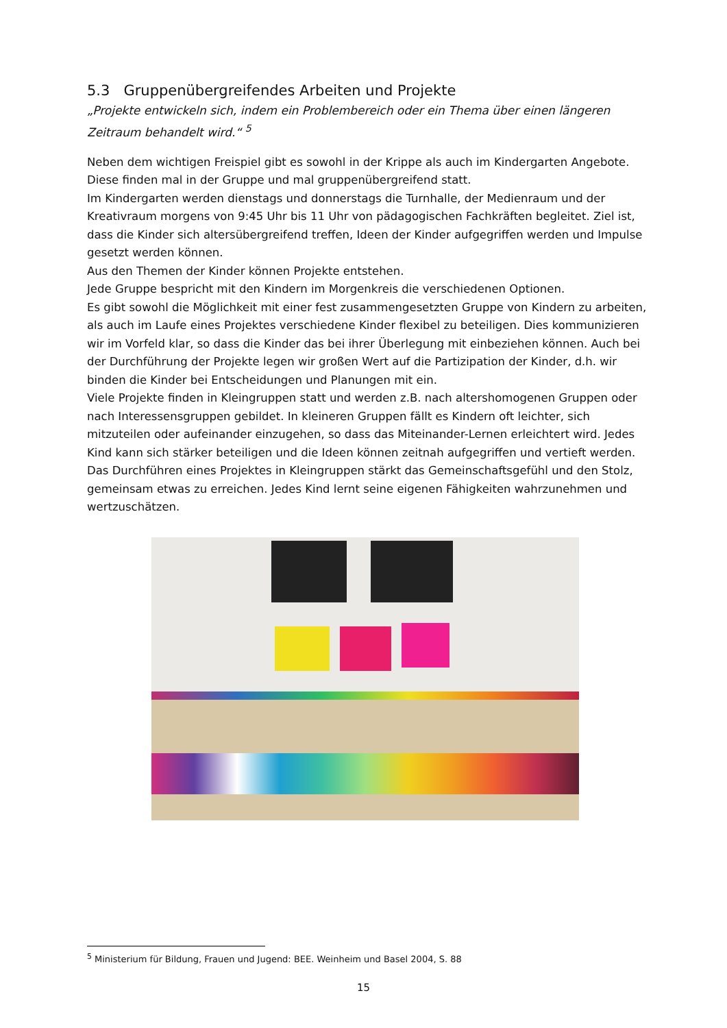5.3 Gruppenübergreifendes Arbeiten und Projekte
„Projekte entwickeln sich, indem ein Problembereich oder ein Thema über einen längeren Zeitraum behandelt wird.“ <sup>5</sup>
Neben dem wichtigen Freispiel gibt es sowohl in der Krippe als auch im Kindergarten Angebote. Diese finden mal in der Gruppe und mal gruppenübergreifend statt.
Im Kindergarten werden dienstags und donnerstags die Turnhalle, der Medienraum und der Kreativraum morgens von 9:45 Uhr bis 11 Uhr von pädagogischen Fachkräften begleitet. Ziel ist, dass die Kinder sich altersübergreifend treffen, Ideen der Kinder aufgegriffen werden und Impulse gesetzt werden können.
Aus den Themen der Kinder können Projekte entstehen.
Jede Gruppe bespricht mit den Kindern im Morgenkreis die verschiedenen Optionen.
Es gibt sowohl die Möglichkeit mit einer fest zusammengesetzten Gruppe von Kindern zu arbeiten, als auch im Laufe eines Projektes verschiedene Kinder flexibel zu beteiligen. Dies kommunizieren wir im Vorfeld klar, so dass die Kinder das bei ihrer Überlegung mit einbeziehen können. Auch bei der Durchführung der Projekte legen wir großen Wert auf die Partizipation der Kinder, d.h. wir binden die Kinder bei Entscheidungen und Planungen mit ein.
Viele Projekte finden in Kleingruppen statt und werden z.B. nach altershomogenen Gruppen oder nach Interessensgruppen gebildet. In kleineren Gruppen fällt es Kindern oft leichter, sich mitzuteilen oder aufeinander einzugehen, so dass das Miteinander-Lernen erleichtert wird. Jedes Kind kann sich stärker beteiligen und die Ideen können zeitnah aufgegriffen und vertieft werden. Das Durchführen eines Projektes in Kleingruppen stärkt das Gemeinschaftsgefühl und den Stolz, gemeinsam etwas zu erreichen. Jedes Kind lernt seine eigenen Fähigkeiten wahrzunehmen und wertzuschätzen.
<sup>5</sup> Ministerium für Bildung, Frauen und Jugend: BEE. Weinheim und Basel 2004, S. 88
15